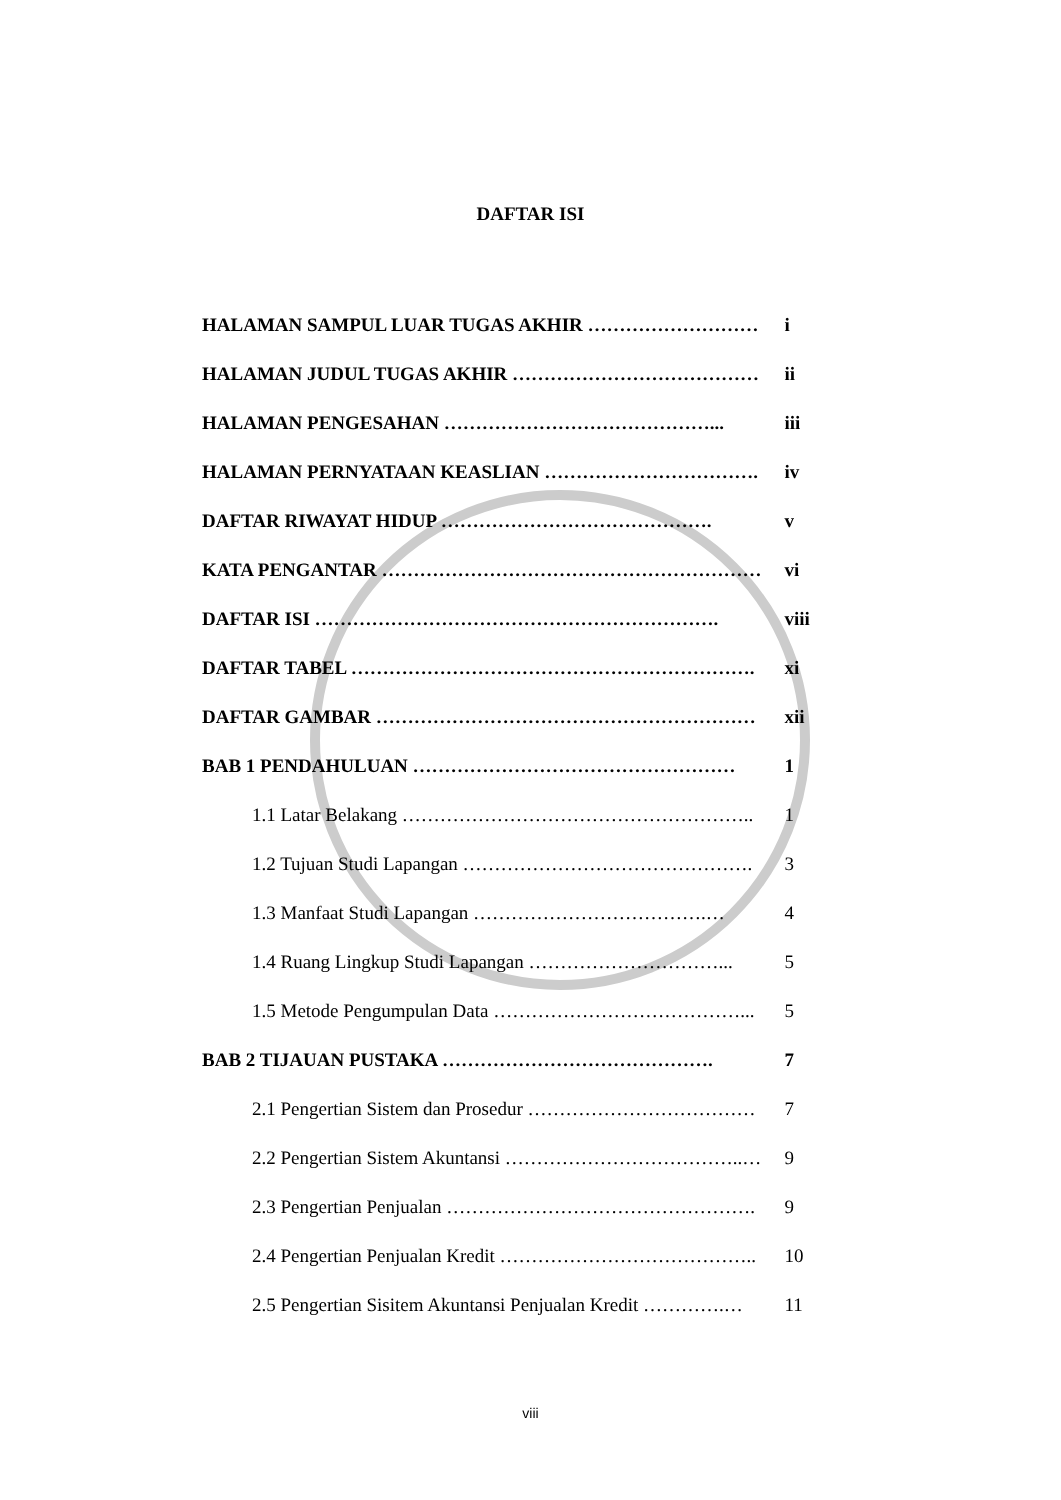DAFTAR ISI
| HALAMAN SAMPUL LUAR TUGAS AKHIR ……………………… | i |
| HALAMAN JUDUL TUGAS AKHIR ………………………………… | ii |
| HALAMAN PENGESAHAN ……………………………………... | iii |
| HALAMAN PERNYATAAN KEASLIAN ……………………………. | iv |
| DAFTAR RIWAYAT HIDUP ……………………………………. | v |
| KATA PENGANTAR …………………………………………………… | vi |
| DAFTAR ISI ………………………………………………………. | viii |
| DAFTAR TABEL ………………………………………………………. | xi |
| DAFTAR GAMBAR …………………………………………………… | xii |
| BAB 1 PENDAHULUAN …………………………………………… | 1 |
| 1.1 Latar Belakang ……………………………………………….. | 1 |
| 1.2 Tujuan Studi Lapangan ………………………………………. | 3 |
| 1.3 Manfaat Studi Lapangan ……………………………….… | 4 |
| 1.4 Ruang Lingkup Studi Lapangan …………………………... | 5 |
| 1.5 Metode Pengumpulan Data …………………………………... | 5 |
| BAB 2 TIJAUAN PUSTAKA ……………………………………. | 7 |
| 2.1 Pengertian Sistem dan Prosedur ……………………………… | 7 |
| 2.2 Pengertian Sistem Akuntansi ………………………………..… | 9 |
| 2.3 Pengertian Penjualan …………………………………………. | 9 |
| 2.4 Pengertian Penjualan Kredit ………………………………….. | 10 |
| 2.5 Pengertian Sisitem Akuntansi Penjualan Kredit ………….… | 11 |
viii